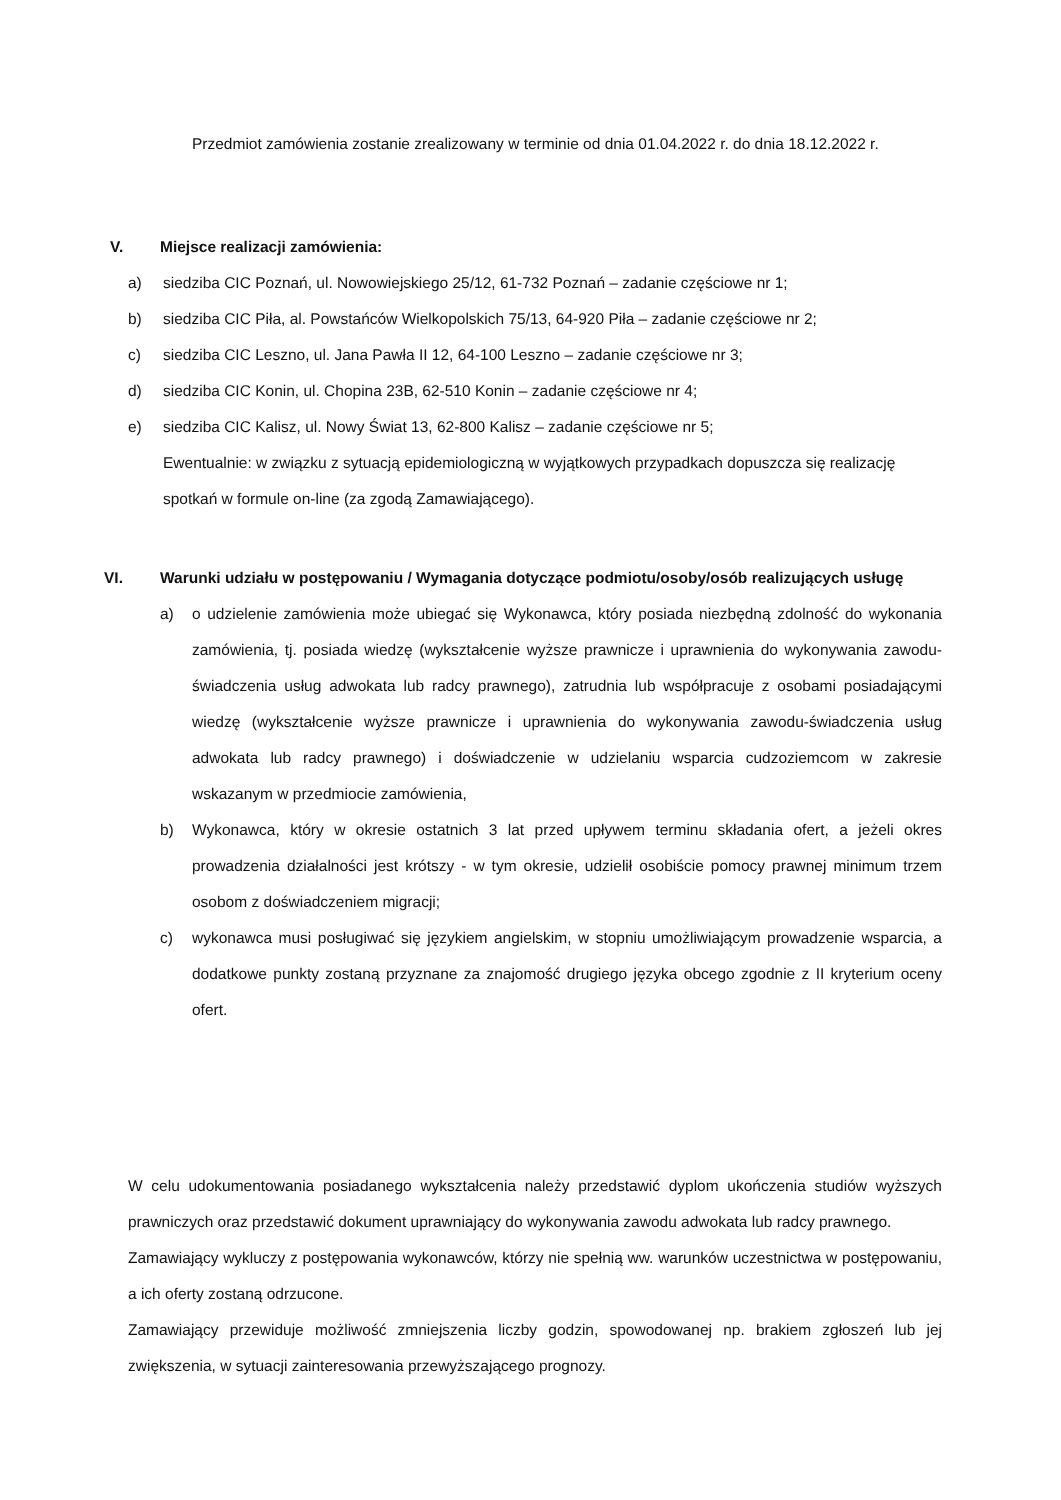Przedmiot zamówienia zostanie zrealizowany w terminie od dnia 01.04.2022 r. do dnia 18.12.2022 r.
V. Miejsce realizacji zamówienia:
a) siedziba CIC Poznań, ul. Nowowiejskiego 25/12, 61-732 Poznań – zadanie częściowe nr 1;
b) siedziba CIC Piła, al. Powstańców Wielkopolskich 75/13, 64-920 Piła – zadanie częściowe nr 2;
c) siedziba CIC Leszno, ul. Jana Pawła II 12, 64-100 Leszno – zadanie częściowe nr 3;
d) siedziba CIC Konin, ul. Chopina 23B, 62-510 Konin – zadanie częściowe nr 4;
e) siedziba CIC Kalisz, ul. Nowy Świat 13, 62-800 Kalisz – zadanie częściowe nr 5;
Ewentualnie: w związku z sytuacją epidemiologiczną w wyjątkowych przypadkach dopuszcza się realizację spotkań w formule on-line (za zgodą Zamawiającego).
VI. Warunki udziału w postępowaniu / Wymagania dotyczące podmiotu/osoby/osób realizujących usługę
a) o udzielenie zamówienia może ubiegać się Wykonawca, który posiada niezbędną zdolność do wykonania zamówienia, tj. posiada wiedzę (wykształcenie wyższe prawnicze i uprawnienia do wykonywania zawodu-świadczenia usług adwokata lub radcy prawnego), zatrudnia lub współpracuje z osobami posiadającymi wiedzę (wykształcenie wyższe prawnicze i uprawnienia do wykonywania zawodu-świadczenia usług adwokata lub radcy prawnego) i doświadczenie w udzielaniu wsparcia cudzoziemcom w zakresie wskazanym w przedmiocie zamówienia,
b) Wykonawca, który w okresie ostatnich 3 lat przed upływem terminu składania ofert, a jeżeli okres prowadzenia działalności jest krótszy - w tym okresie, udzielił osobiście pomocy prawnej minimum trzem osobom z doświadczeniem migracji;
c) wykonawca musi posługiwać się językiem angielskim, w stopniu umożliwiającym prowadzenie wsparcia, a dodatkowe punkty zostaną przyznane za znajomość drugiego języka obcego zgodnie z II kryterium oceny ofert.
W celu udokumentowania posiadanego wykształcenia należy przedstawić dyplom ukończenia studiów wyższych prawniczych oraz przedstawić dokument uprawniający do wykonywania zawodu adwokata lub radcy prawnego.
Zamawiający wykluczy z postępowania wykonawców, którzy nie spełnią ww. warunków uczestnictwa w postępowaniu, a ich oferty zostaną odrzucone.
Zamawiający przewiduje możliwość zmniejszenia liczby godzin, spowodowanej np. brakiem zgłoszeń lub jej zwiększenia, w sytuacji zainteresowania przewyższającego prognozy.